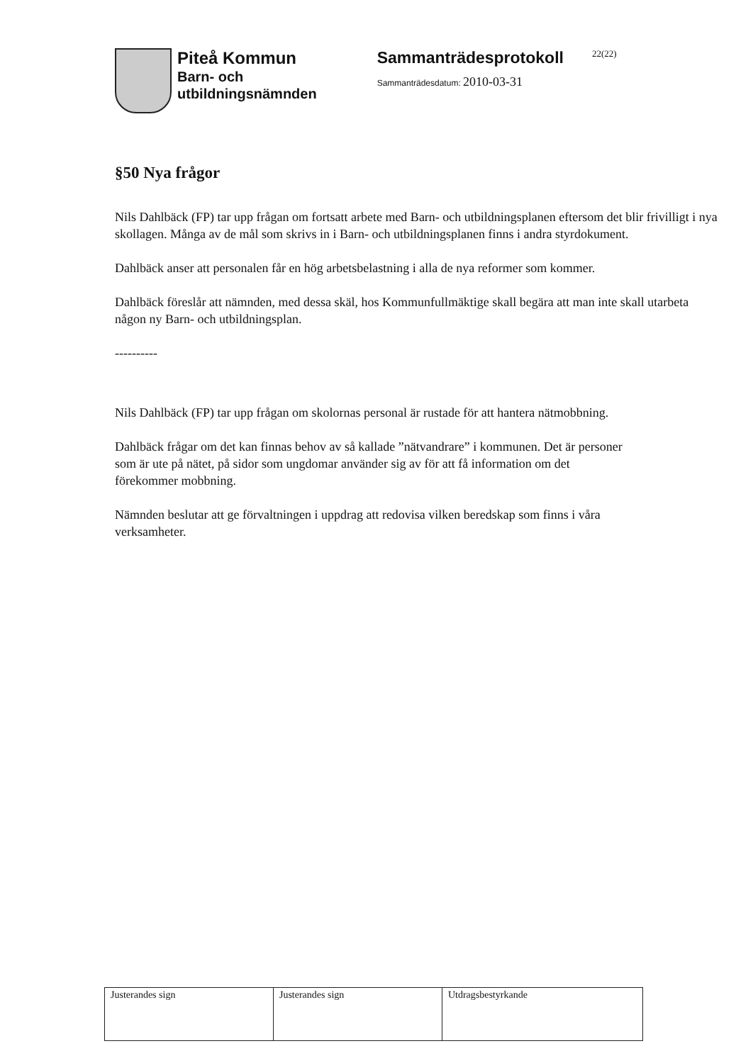Piteå Kommun
Barn- och
utbildningsnämnden
Sammanträdesprotokoll 22(22)
Sammanträdesdatum: 2010-03-31
§50 Nya frågor
Nils Dahlbäck (FP) tar upp frågan om fortsatt arbete med Barn- och utbildningsplanen eftersom det blir frivilligt i nya skollagen. Många av de mål som skrivs in i Barn- och utbildningsplanen finns i andra styrdokument.
Dahlbäck anser att personalen får en hög arbetsbelastning i alla de nya reformer som kommer.
Dahlbäck föreslår att nämnden, med dessa skäl, hos Kommunfullmäktige skall begära att man inte skall utarbeta någon ny Barn- och utbildningsplan.
----------
Nils Dahlbäck (FP) tar upp frågan om skolornas personal är rustade för att hantera nätmobbning.
Dahlbäck frågar om det kan finnas behov av så kallade ”nätvandrare” i kommunen. Det är personer som är ute på nätet, på sidor som ungdomar använder sig av för att få information om det förekommer mobbning.
Nämnden beslutar att ge förvaltningen i uppdrag att redovisa vilken beredskap som finns i våra verksamheter.
| Justerandes sign | Justerandes sign | Utdragsbestyrkande |